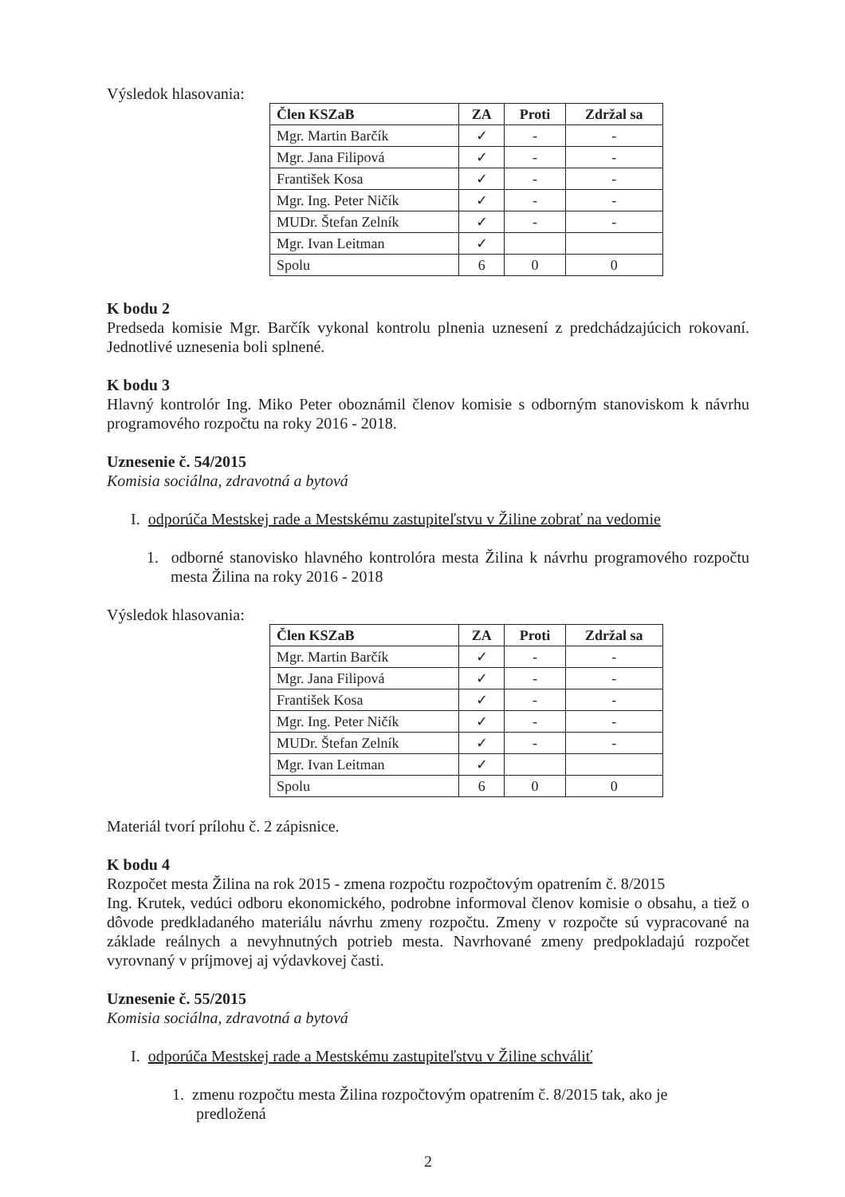Výsledok hlasovania:
| Člen KSZaB | ZA | Proti | Zdržal sa |
| --- | --- | --- | --- |
| Mgr. Martin Barčík | ✓ | - | - |
| Mgr. Jana Filipová | ✓ | - | - |
| František Kosa | ✓ | - | - |
| Mgr. Ing. Peter Ničík | ✓ | - | - |
| MUDr. Štefan Zelník | ✓ | - | - |
| Mgr. Ivan Leitman | ✓ | | |
| Spolu | 6 | 0 | 0 |
K bodu 2
Predseda komisie Mgr. Barčík vykonal kontrolu plnenia uznesení z predchádzajúcich rokovaní. Jednotlivé uznesenia boli splnené.
K bodu 3
Hlavný kontrolór Ing. Miko Peter oboznámil členov komisie s odborným stanoviskom k návrhu programového rozpočtu na roky 2016 - 2018.
Uznesenie č. 54/2015
Komisia sociálna, zdravotná a bytová
I. odporúča Mestskej rade a Mestskému zastupiteľstvu v Žiline zobrať na vedomie
1. odborné stanovisko hlavného kontrolóra mesta Žilina k návrhu programového rozpočtu mesta Žilina na roky 2016 - 2018
Výsledok hlasovania:
| Člen KSZaB | ZA | Proti | Zdržal sa |
| --- | --- | --- | --- |
| Mgr. Martin Barčík | ✓ | - | - |
| Mgr. Jana Filipová | ✓ | - | - |
| František Kosa | ✓ | - | - |
| Mgr. Ing. Peter Ničík | ✓ | - | - |
| MUDr. Štefan Zelník | ✓ | - | - |
| Mgr. Ivan Leitman | ✓ | | |
| Spolu | 6 | 0 | 0 |
Materiál tvorí prílohu č. 2 zápisnice.
K bodu 4
Rozpočet mesta Žilina na rok 2015 - zmena rozpočtu rozpočtovým opatrením č. 8/2015
Ing. Krutek, vedúci odboru ekonomického, podrobne informoval členov komisie o obsahu, a tiež o dôvode predkladaného materiálu návrhu zmeny rozpočtu. Zmeny v rozpočte sú vypracované na základe reálnych a nevyhnutných potrieb mesta. Navrhované zmeny predpokladajú rozpočet vyrovnaný v príjmovej aj výdavkovej časti.
Uznesenie č. 55/2015
Komisia sociálna, zdravotná a bytová
I. odporúča Mestskej rade a Mestskému zastupiteľstvu v Žiline schváliť
1. zmenu rozpočtu mesta Žilina rozpočtovým opatrením č. 8/2015 tak, ako je predložená
2